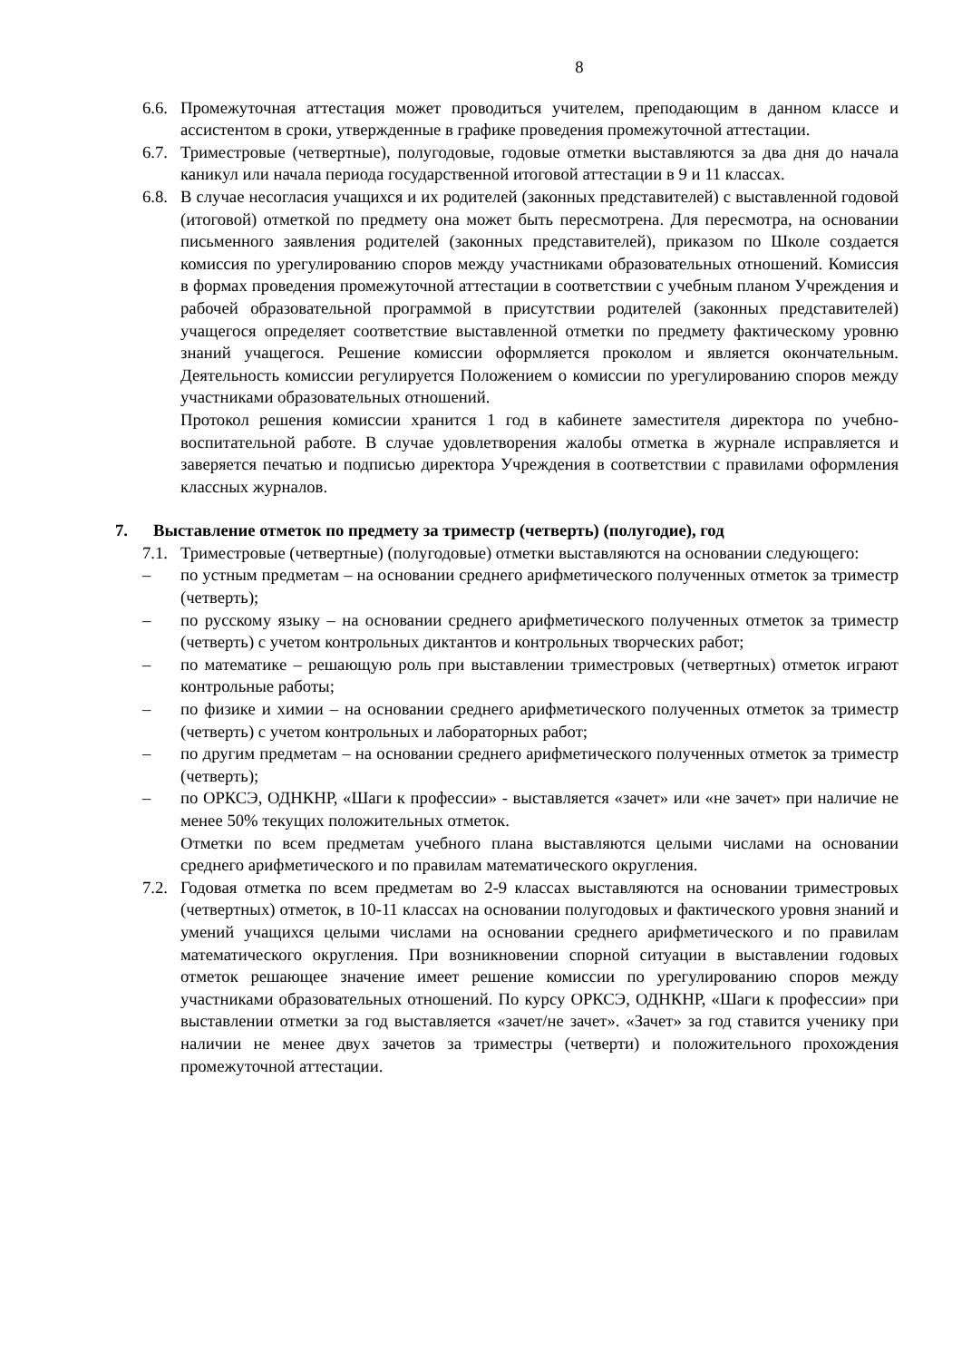8
6.6.
Промежуточная аттестация может проводиться учителем, преподающим в данном классе и ассистентом в сроки, утвержденные в графике проведения промежуточной аттестации.
6.7.
Триместровые (четвертные), полугодовые, годовые отметки выставляются за два дня до начала каникул или начала периода государственной итоговой аттестации в 9 и 11 классах.
6.8.
В случае несогласия учащихся и их родителей (законных представителей) с выставленной годовой (итоговой) отметкой по предмету она может быть пересмотрена. Для пересмотра, на основании письменного заявления родителей (законных представителей), приказом по Школе создается комиссия по урегулированию споров между участниками образовательных отношений. Комиссия в формах проведения промежуточной аттестации в соответствии с учебным планом Учреждения и рабочей образовательной программой в присутствии родителей (законных представителей) учащегося определяет соответствие выставленной отметки по предмету фактическому уровню знаний учащегося. Решение комиссии оформляется проколом и является окончательным. Деятельность комиссии регулируется Положением о комиссии по урегулированию споров между участниками образовательных отношений.
Протокол решения комиссии хранится 1 год в кабинете заместителя директора по учебно-воспитательной работе. В случае удовлетворения жалобы отметка в журнале исправляется и заверяется печатью и подписью директора Учреждения в соответствии с правилами оформления классных журналов.
7. Выставление отметок по предмету за триместр (четверть) (полугодие), год
7.1.
Триместровые (четвертные) (полугодовые) отметки выставляются на основании следующего:
– по устным предметам – на основании среднего арифметического полученных отметок за триместр (четверть);
– по русскому языку – на основании среднего арифметического полученных отметок за триместр (четверть) с учетом контрольных диктантов и контрольных творческих работ;
– по математике – решающую роль при выставлении триместровых (четвертных) отметок играют контрольные работы;
– по физике и химии – на основании среднего арифметического полученных отметок за триместр (четверть) с учетом контрольных и лабораторных работ;
– по другим предметам – на основании среднего арифметического полученных отметок за триместр (четверть);
– по ОРКСЭ, ОДНКНР, «Шаги к профессии» - выставляется «зачет» или «не зачет» при наличие не менее 50% текущих положительных отметок.
Отметки по всем предметам учебного плана выставляются целыми числами на основании среднего арифметического и по правилам математического округления.
7.2.
Годовая отметка по всем предметам во 2-9 классах выставляются на основании триместровых (четвертных) отметок, в 10-11 классах на основании полугодовых и фактического уровня знаний и умений учащихся целыми числами на основании среднего арифметического и по правилам математического округления. При возникновении спорной ситуации в выставлении годовых отметок решающее значение имеет решение комиссии по урегулированию споров между участниками образовательных отношений. По курсу ОРКСЭ, ОДНКНР, «Шаги к профессии» при выставлении отметки за год выставляется «зачет/не зачет». «Зачет» за год ставится ученику при наличии не менее двух зачетов за триместры (четверти) и положительного прохождения промежуточной аттестации.